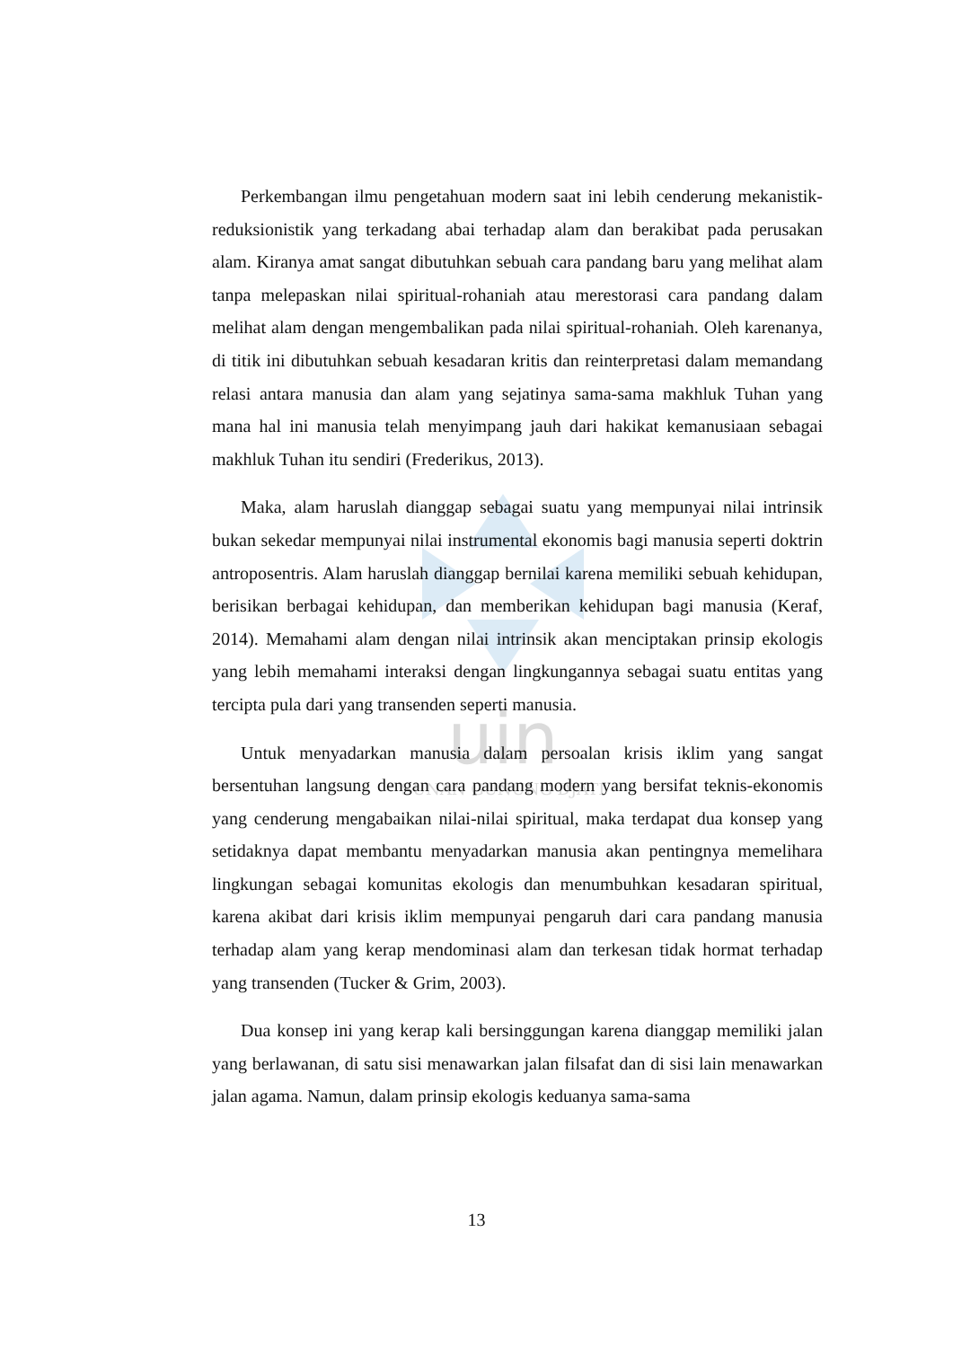uin
SUNAN GUNUNG DJATI
Perkembangan ilmu pengetahuan modern saat ini lebih cenderung mekanistik-reduksionistik yang terkadang abai terhadap alam dan berakibat pada perusakan alam. Kiranya amat sangat dibutuhkan sebuah cara pandang baru yang melihat alam tanpa melepaskan nilai spiritual-rohaniah atau merestorasi cara pandang dalam melihat alam dengan mengembalikan pada nilai spiritual-rohaniah. Oleh karenanya, di titik ini dibutuhkan sebuah kesadaran kritis dan reinterpretasi dalam memandang relasi antara manusia dan alam yang sejatinya sama-sama makhluk Tuhan yang mana hal ini manusia telah menyimpang jauh dari hakikat kemanusiaan sebagai makhluk Tuhan itu sendiri (Frederikus, 2013).
Maka, alam haruslah dianggap sebagai suatu yang mempunyai nilai intrinsik bukan sekedar mempunyai nilai instrumental ekonomis bagi manusia seperti doktrin antroposentris. Alam haruslah dianggap bernilai karena memiliki sebuah kehidupan, berisikan berbagai kehidupan, dan memberikan kehidupan bagi manusia (Keraf, 2014). Memahami alam dengan nilai intrinsik akan menciptakan prinsip ekologis yang lebih memahami interaksi dengan lingkungannya sebagai suatu entitas yang tercipta pula dari yang transenden seperti manusia.
Untuk menyadarkan manusia dalam persoalan krisis iklim yang sangat bersentuhan langsung dengan cara pandang modern yang bersifat teknis-ekonomis yang cenderung mengabaikan nilai-nilai spiritual, maka terdapat dua konsep yang setidaknya dapat membantu menyadarkan manusia akan pentingnya memelihara lingkungan sebagai komunitas ekologis dan menumbuhkan kesadaran spiritual, karena akibat dari krisis iklim mempunyai pengaruh dari cara pandang manusia terhadap alam yang kerap mendominasi alam dan terkesan tidak hormat terhadap yang transenden (Tucker & Grim, 2003).
Dua konsep ini yang kerap kali bersinggungan karena dianggap memiliki jalan yang berlawanan, di satu sisi menawarkan jalan filsafat dan di sisi lain menawarkan jalan agama. Namun, dalam prinsip ekologis keduanya sama-sama
13